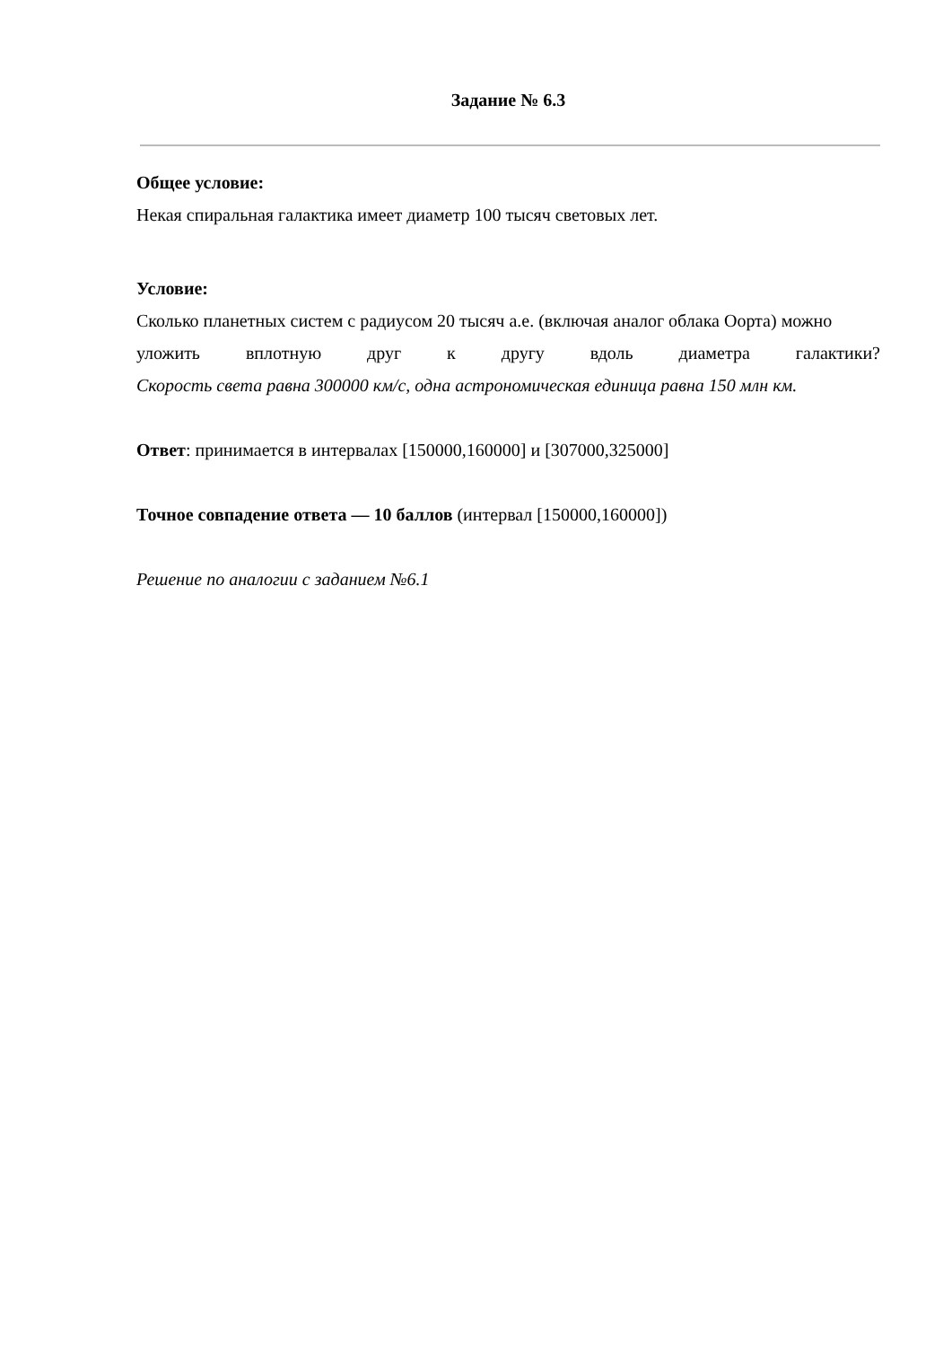Задание № 6.3
Общее условие:
Некая спиральная галактика имеет диаметр 100 тысяч световых лет.
Условие:
Сколько планетных систем с радиусом 20 тысяч а.е. (включая аналог облака Оорта) можно
уложить вплотную друг к другу вдоль диаметра галактики?
Скорость света равна 300000 км/с, одна астрономическая единица равна 150 млн км.
Ответ: принимается в интервалах [150000,160000] и [307000,325000]
Точное совпадение ответа — 10 баллов (интервал [150000,160000])
Решение по аналогии с заданием №6.1